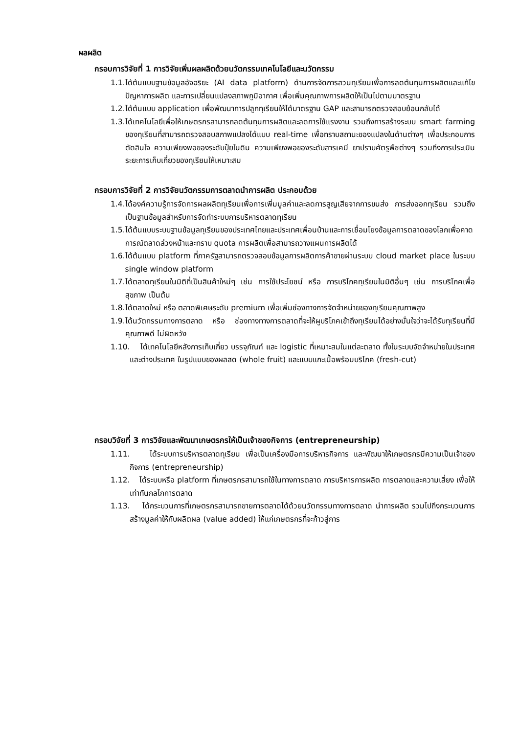ผลผลิต
กรอบการวิจัยที่ 1 การวิจัยเพิ่มผลผลิตด้วยนวัตกรรมเทคโนโลยีและนวัตกรรม
1.1. ได้ต้นแบบฐานข้อมูลอัจฉริยะ (AI data platform) ด้านการจัดการสวนทุเรียนเพื่อการลดต้นทุนการผลิตและแก้ไขปัญหาการผลิต และการเปลี่ยนแปลงสภาพภูมิอากาศ เพื่อเพิ่มคุณภาพการผลิตให้เป็นไปตามมาตรฐาน
1.2. ได้ต้นแบบ application เพื่อพัฒนาการปลูกทุเรียนให้ได้มาตรฐาน GAP และสามารถตรวจสอบย้อนกลับได้
1.3. ได้เทคโนโลยีเพื่อให้เกษตรกรสามารถลดต้นทุนการผลิตและลดการใช้แรงงาน รวมถึงการสร้างระบบ smart farming ของทุเรียนที่สามารถตรวจสอบสภาพแปลงได้แบบ real-time เพื่อทราบสถานะของแปลงในด้านต่างๆ เพื่อประกอบการตัดสินใจ ความเพียงพอของระดับปุ๋ยในดิน ความเพียงพอของระดับสารเคมี ยาปราบศัตรูพืชต่างๆ รวมถึงการประเมินระยะการเก็บเกี่ยวของทุเรียนให้เหมาะสม
กรอบการวิจัยที่ 2 การวิจัยนวัตกรรมการตลาดนำการผลิต ประกอบด้วย
1.4. ได้องค์ความรู้การจัดการผลผลิตทุเรียนเพื่อการเพิ่มมูลค่าและลดการสูญเสียจากการขนส่ง การส่งออกทุเรียน รวมถึงเป็นฐานข้อมูลสำหรับการจัดทำระบบการบริหารตลาดทุเรียน
1.5. ได้ต้นแบบระบบฐานข้อมูลทุเรียนของประเทศไทยและประเทศเพื่อนบ้านและการเชื่อมโยงข้อมูลการตลาดของโลกเพื่อคาดการณ์ตลาดล่วงหน้าและทราบ quota การผลิตเพื่อสามารถวางแผนการผลิตได้
1.6. ได้ต้นแบบ platform ที่ภาครัฐสามารถตรวจสอบข้อมูลการผลิตการค้าขายผ่านระบบ cloud market place ในระบบ single window platform
1.7. ได้ตลาดทุเรียนในมิติที่เป็นสินค้าใหม่ๆ เช่น การใช้ประโยชน์ หรือ การบริโภคทุเรียนในมิติอื่นๆ เช่น การบริโภคเพื่อสุขภาพ เป็นต้น
1.8. ได้ตลาดใหม่ หรือ ตลาดพิเศษระดับ premium เพื่อเพิ่มช่องทางการจัดจำหน่ายของทุเรียนคุณภาพสูง
1.9. ได้นวัตกรรมทางการตลาด หรือ ช่องทางทางการตลาดที่จะให้ผูบริโภคเข้าถึงทุเรียนได้อย่างมั่นใจว่าจะได้รับทุเรียนที่มีคุณภาพดี ไม่ผิดหวัง
1.10. ได้เทคโนโลยีหลังการเก็บเกี่ยว บรรจุภัณฑ์ และ logistic ที่เหมาะสมในแต่ละตลาด ทั้งในระบบจัดจำหน่ายในประเทศและต่างประเทศ ในรูปแบบของผลสด (whole fruit) และแบบแกะเนื้อพร้อมบริโภค (fresh-cut)
กรอบวิจัยที่ 3 การวิจัยและพัฒนาเกษตรกรให้เป็นเจ้าของกิจการ (entrepreneurship)
1.11. ได้ระบบการบริหารตลาดทุเรียน เพื่อเป็นเครื่องมือการบริหารกิจการ และพัฒนาให้เกษตรกรมีความเป็นเจ้าของกิจการ (entrepreneurship)
1.12. ได้ระบบหรือ platform ที่เกษตรกรสามารถใช้ในทางการตลาด การบริหารการผลิต การตลาดและความเสี่ยง เพื่อให้เท่าทันกลไกการตลาด
1.13. ได้กระบวนการที่เกษตรกรสามารถขายการตลาดได้ด้วยนวัตกรรมทางการตลาด นำการผลิต รวมไปถึงกระบวนการสร้างมูลค่าให้กับผลิตผล (value added) ให้แก่เกษตรกรที่จะก้าวสู่การ